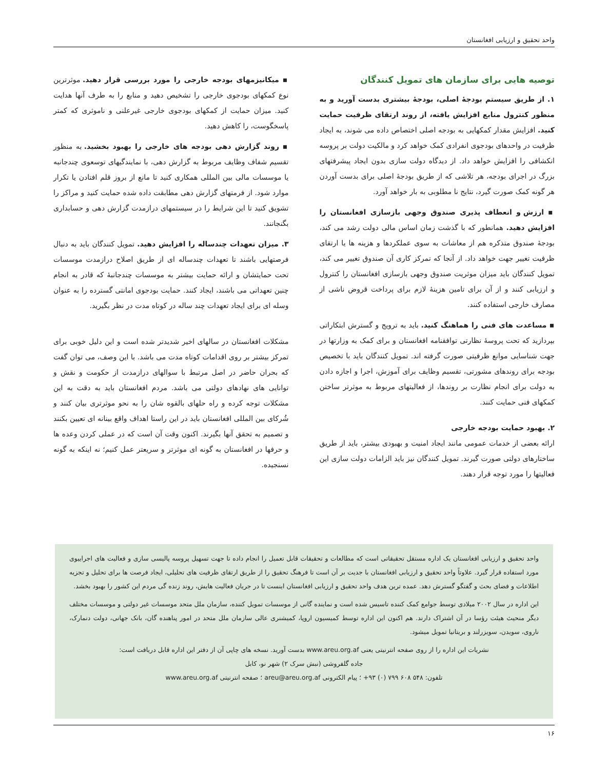واحد تحقیق و ارزیابی افغانستان
توصیه هایی برای سازمان های تمویل کنندگان
۱. از طریق سیستم بودجهٔ اصلی، بودجهٔ بیشتری بدست آورید و به منظور کنترول منابع افزایش یافته، از روند ارتقای ظرفیت حمایت کنید. افزایش مقدار کمکهایی به بودجه اصلی اختصاص داده می شوند، به ایجاد ظرفیت در واحدهای بودجوی انفرادی کمک خواهد کرد و مالکیت دولت بر پروسه انکشافی را افزایش خواهد داد. از دیدگاه دولت سازی بدون ایجاد پیشرفتهای بزرگ در اجرای بودجه، هر تلاشی که از طریق بودجهٔ اصلی برای بدست آوردن هر گونه کمک صورت گیرد، نتایج نا مطلوبی به بار خواهد آورد.
▪ ارزش و انعطاف پذیری صندوق وجهی بازسازی افغانستان را افزایش دهید. همانطور که با گذشت زمان اساس مالی دولت رشد می کند، بودجهٔ صندوق متذکره هم از معاشات به سوی عملکردها و هزینه ها یا ارتقای ظرفیت تغییر جهت خواهد داد. از آنجا که تمرکز کاری آن صندوق تغییر می کند، تمویل کنندگان باید میزان موثریت صندوق وجهی بازسازی افغانستان را کنترول و ارزیابی کنند و از آن برای تامین هزینهٔ لازم برای پرداخت قروض ناشی از مصارف خارجی استفاده کنند.
▪ مساعدت های فنی را هماهنگ کنید. باید به ترویج و گسترش ابتکاراتی بپردازید که تحت پروسهٔ نظارتی توافقنامه افغانستان و برای کمک به وزارتها در جهت شناسایی موانع ظرفیتی صورت گرفته اند. تمویل کنندگان باید با تخصیص بودجه برای روندهای مشورتی، تقسیم وظایف برای آموزش، اجرا و اجازه دادن به دولت برای انجام نظارت بر روندها، از فعالیتهای مربوط به موثرتر ساختن کمکهای فنی حمایت کنند.
۲. بهبود حمایت بودجه خارجی
ارائه بعضی از خدمات عمومی مانند ایجاد امنیت و بهبودی بیشتر، باید از طریق ساختارهای دولتی صورت گیرند. تمویل کنندگان نیز باید الزامات دولت سازی این فعالیتها را مورد توجه قرار دهند.
▪ میکانیزمهای بودجه خارجی را مورد بررسی قرار دهید. موثرترین نوع کمکهای بودجوی خارجی را تشخیص دهید و منابع را به طرف آنها هدایت کنید. میزان حمایت از کمکهای بودجوی خارجی غیرعلنی و ناموثری که کمتر پاسخگوست، را کاهش دهید.
▪ روند گزارش دهی بودجه های خارجی را بهبود بخشید. به منظور تقسیم شفاف وظایف مربوط به گزارش دهی، با نمایندگیهای توسعوی چندجانبه یا موسسات مالی بین المللی همکاری کنید تا مانع از بروز قلم افتادن یا تکرار موارد شود. از فرمتهای گزارش دهی مطابقت داده شده حمایت کنید و مراکز را تشویق کنید تا این شرایط را در سیستمهای درازمدت گزارش دهی و حسابداری بگنجانند.
۳. میزان تعهدات چندساله را افزایش دهید. تمویل کنندگان باید به دنبال فرصتهایی باشند تا تعهدات چندساله ای از طریق اصلاح درازمدت موسسات تحت حمایتشان و ارائه حمایت بیشتر به موسسات چندجانبهٔ که قادر به انجام چنین تعهداتی می باشند، ایجاد کنند. حمایت بودجوی امانتی گسترده را به عنوان وسله ای برای ایجاد تعهدات چند ساله در کوتاه مدت در نظر بگیرید.
مشکلات افغانستان در سالهای اخیر شدیدتر شده است و این دلیل خوبی برای تمرکز بیشتر بر روی اقدامات کوتاه مدت می باشد. با این وصف، می توان گفت که بحران حاضر در اصل مرتبط با سوالهای درازمدت از حکومت و نقش و توانایی های نهادهای دولتی می باشد. مردم افغانستان باید به دقت به این مشکلات توجه کرده و راه حلهای بالقوه شان را به نحو موثرتری بیان کنند و شُرکای بین المللی افغانستان باید در این راستا اهداف واقع بینانه ای تعیین بکنند و تصمیم به تحقق آنها بگیرند. اکنون وقت آن است که در عملی کردن وعده ها و حرفها در افغانستان به گونه ای موثرتر و سریعتر عمل کنیم؛ نه اینکه به گونه نسنجیده.
واحد تحقیق و ارزیابی افغانستان یک اداره مستقل تحقیقاتی است که مطالعات و تحقیقات قابل تعمیل را انجام داده تا جهت تسهیل پروسه پالیسی سازی و فعالیت های اجراییوی مورد استفاده قرار گیرد. علاوتاً واحد تحقیق و ارزیابی افغانستان با جدیت بر آن است تا فرهنگ تحقیق را از طریق ارتقای ظرفیت های تحلیلی، ایجاد فرصت ها برای تحلیل و تجزیه اطلاعات و فضای بحث و گفتگو گسترش دهد. عمده ترین هدف واحد تحقیق و ارزیابی افغانستان اینست تا در جریان فعالیت هایش، روند زنده گی مردم این کشور را بهبود بخشد.
این اداره در سال ۲۰۰۲ میلادی توسط جوامع کمک کننده تاسیس شده است و نماینده گانی از موسسات تمویل کننده، سازمان ملل متحد موسسات غیر دولتی و موسسات مختلف دیگر منحیث هیئت رؤسا در آن اشتراک دارند. هم اکنون این اداره توسط کمیسیون اروپا، کمیشنری عالی سازمان ملل متحد در امور پناهنده گان، بانک جهانی، دولت دنمارک، ناروی، سویدن، سویزرلند و بریتانیا تمویل میشود.
نشریات این اداره را از روی صفحه انترنیتی یعنی www.areu.org.af بدست آورید. نسخه های چاپی آن از دفتر این اداره قابل دریافت است:
جاده گلفروشی (نبش سرک ۲) شهر نو، کابل
تلفون: ۵۴۸ ۶۰۸ ۷۹۹ (۰) ۹۳+ ؛ پیام الکترونی areu@areu.org.af ؛ صفحه انترنیتی www.areu.org.af
۱۶